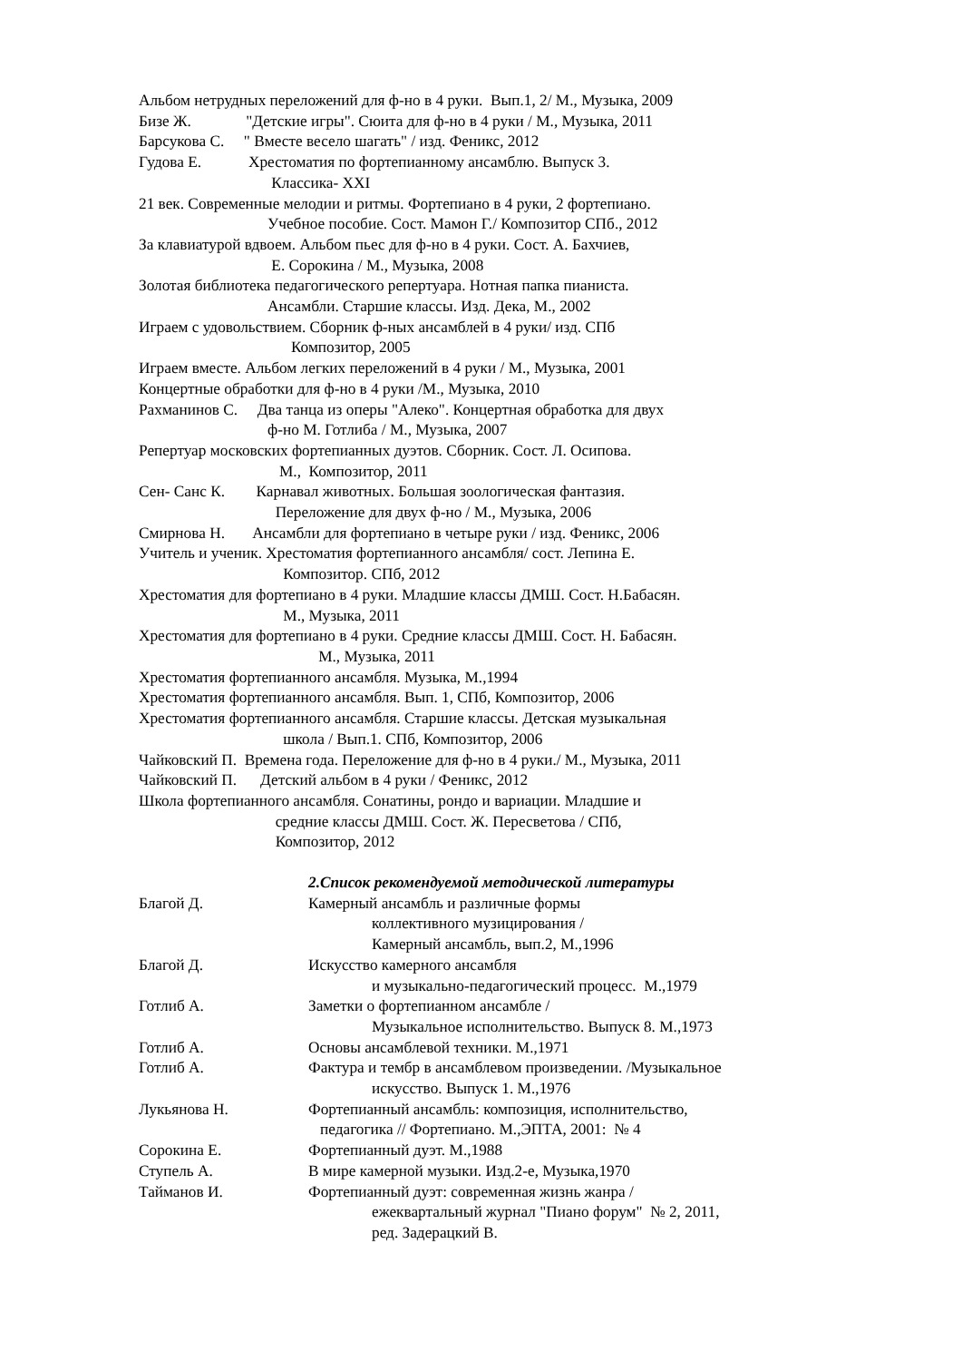Альбом нетрудных переложений для ф-но в 4 руки. Вып.1, 2/ М., Музыка, 2009
Бизе Ж. "Детские игры". Сюита для ф-но в 4 руки / М., Музыка, 2011
Барсукова С. " Вместе весело шагать" / изд. Феникс, 2012
Гудова Е. Хрестоматия по фортепианному ансамблю. Выпуск 3.
Классика- XXI
21 век. Современные мелодии и ритмы. Фортепиано в 4 руки, 2 фортепиано.
Учебное пособие. Сост. Мамон Г./ Композитор СПб., 2012
За клавиатурой вдвоем. Альбом пьес для ф-но в 4 руки. Сост. А. Бахчиев,
Е. Сорокина / М., Музыка, 2008
Золотая библиотека педагогического репертуара. Нотная папка пианиста.
Ансамбли. Старшие классы. Изд. Дека, М., 2002
Играем с удовольствием. Сборник ф-ных ансамблей в 4 руки/ изд. СПб
Композитор, 2005
Играем вместе. Альбом легких переложений в 4 руки / М., Музыка, 2001
Концертные обработки для ф-но в 4 руки /М., Музыка, 2010
Рахманинов С. Два танца из оперы "Алеко". Концертная обработка для двух
ф-но М. Готлиба / М., Музыка, 2007
Репертуар московских фортепианных дуэтов. Сборник. Сост. Л. Осипова.
М., Композитор, 2011
Сен- Санс К. Карнавал животных. Большая зоологическая фантазия.
Переложение для двух ф-но / М., Музыка, 2006
Смирнова Н. Ансамбли для фортепиано в четыре руки / изд. Феникс, 2006
Учитель и ученик. Хрестоматия фортепианного ансамбля/ сост. Лепина Е.
Композитор. СПб, 2012
Хрестоматия для фортепиано в 4 руки. Младшие классы ДМШ. Сост. Н.Бабасян.
М., Музыка, 2011
Хрестоматия для фортепиано в 4 руки. Средние классы ДМШ. Сост. Н. Бабасян.
М., Музыка, 2011
Хрестоматия фортепианного ансамбля. Музыка, М.,1994
Хрестоматия фортепианного ансамбля. Вып. 1, СПб, Композитор, 2006
Хрестоматия фортепианного ансамбля. Старшие классы. Детская музыкальная
школа / Вып.1. СПб, Композитор, 2006
Чайковский П. Времена года. Переложение для ф-но в 4 руки./ М., Музыка, 2011
Чайковский П. Детский альбом в 4 руки / Феникс, 2012
Школа фортепианного ансамбля. Сонатины, рондо и вариации. Младшие и
средние классы ДМШ. Сост. Ж. Пересветова / СПб,
Композитор, 2012
2.Список рекомендуемой методической литературы
Благой Д. Камерный ансамбль и различные формы
коллективного музицирования /
Камерный ансамбль, вып.2, М.,1996
Благой Д. Искусство камерного ансамбля
и музыкально-педагогический процесс. М.,1979
Готлиб А. Заметки о фортепианном ансамбле /
Музыкальное исполнительство. Выпуск 8. М.,1973
Готлиб А. Основы ансамблевой техники. М.,1971
Готлиб А. Фактура и тембр в ансамблевом произведении. /Музыкальное
искусство. Выпуск 1. М.,1976
Лукьянова Н. Фортепианный ансамбль: композиция, исполнительство,
педагогика // Фортепиано. М.,ЭПТА, 2001: № 4
Сорокина Е. Фортепианный дуэт. М.,1988
Ступель А. В мире камерной музыки. Изд.2-е, Музыка,1970
Тайманов И. Фортепианный дуэт: современная жизнь жанра /
ежеквартальный журнал "Пиано форум" № 2, 2011,
ред. Задерацкий В.